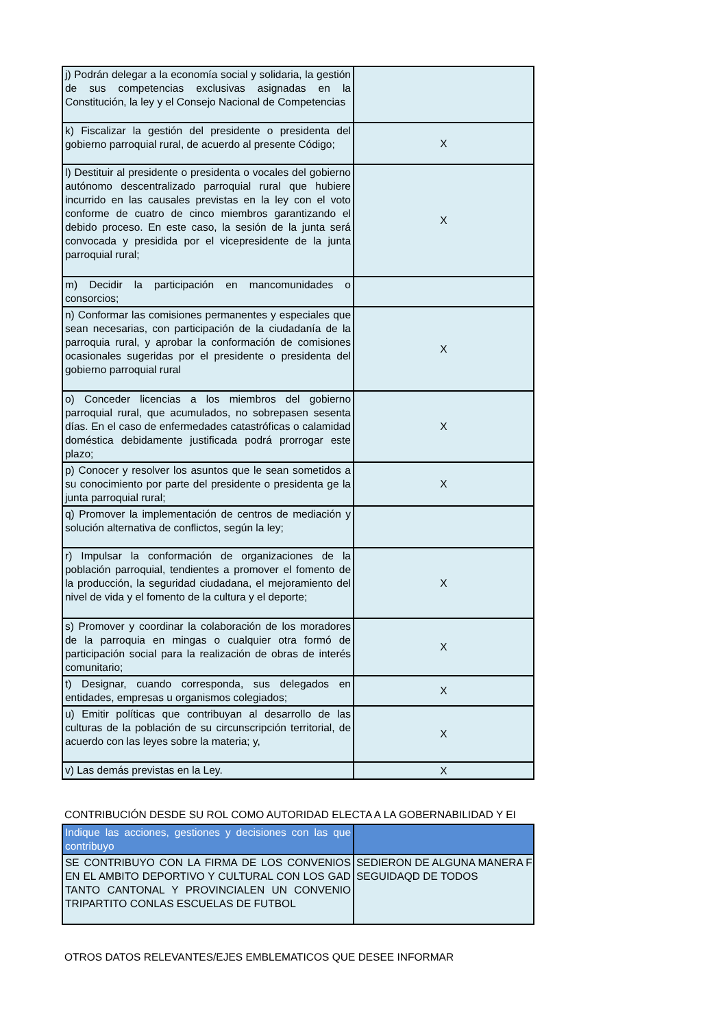| j) Podrán delegar a la economía social y solidaria, la gestión de sus competencias exclusivas asignadas en la Constitución, la ley y el Consejo Nacional de Competencias | |
| k) Fiscalizar la gestión del presidente o presidenta del gobierno parroquial rural, de acuerdo al presente Código; | X |
| l) Destituir al presidente o presidenta o vocales del gobierno autónomo descentralizado parroquial rural que hubiere incurrido en las causales previstas en la ley con el voto conforme de cuatro de cinco miembros garantizando el debido proceso. En este caso, la sesión de la junta será convocada y presidida por el vicepresidente de la junta parroquial rural; | X |
| m) Decidir la participación en mancomunidades o consorcios; | |
| n) Conformar las comisiones permanentes y especiales que sean necesarias, con participación de la ciudadanía de la parroquia rural, y aprobar la conformación de comisiones ocasionales sugeridas por el presidente o presidenta del gobierno parroquial rural | X |
| o) Conceder licencias a los miembros del gobierno parroquial rural, que acumulados, no sobrepasen sesenta días. En el caso de enfermedades catastróficas o calamidad doméstica debidamente justificada podrá prorrogar este plazo; | X |
| p) Conocer y resolver los asuntos que le sean sometidos a su conocimiento por parte del presidente o presidenta ge la junta parroquial rural; | X |
| q) Promover la implementación de centros de mediación y solución alternativa de conflictos, según la ley; | |
| r) Impulsar la conformación de organizaciones de la población parroquial, tendientes a promover el fomento de la producción, la seguridad ciudadana, el mejoramiento del nivel de vida y el fomento de la cultura y el deporte; | X |
| s) Promover y coordinar la colaboración de los moradores de la parroquia en mingas o cualquier otra formó de participación social para la realización de obras de interés comunitario; | X |
| t) Designar, cuando corresponda, sus delegados en entidades, empresas u organismos colegiados; | X |
| u) Emitir políticas que contribuyan al desarrollo de las culturas de la población de su circunscripción territorial, de acuerdo con las leyes sobre la materia; y, | X |
| v) Las demás previstas en la Ley. | X |
CONTRIBUCIÓN DESDE SU ROL COMO AUTORIDAD ELECTA A LA GOBERNABILIDAD Y EI
| Indique las acciones, gestiones y decisiones con las que contribuyo | |
| --- | --- |
| SE CONTRIBUYO CON LA FIRMA DE LOS CONVENIOS EN EL AMBITO DEPORTIVO Y CULTURAL CON LOS GAD TANTO CANTONAL Y PROVINCIALEN UN CONVENIO TRIPARTITO CONLAS ESCUELAS DE FUTBOL | SEDIERON DE ALGUNA MANERA F SEGUIDAQD DE TODOS |
OTROS DATOS RELEVANTES/EJES EMBLEMATICOS QUE DESEE INFORMAR